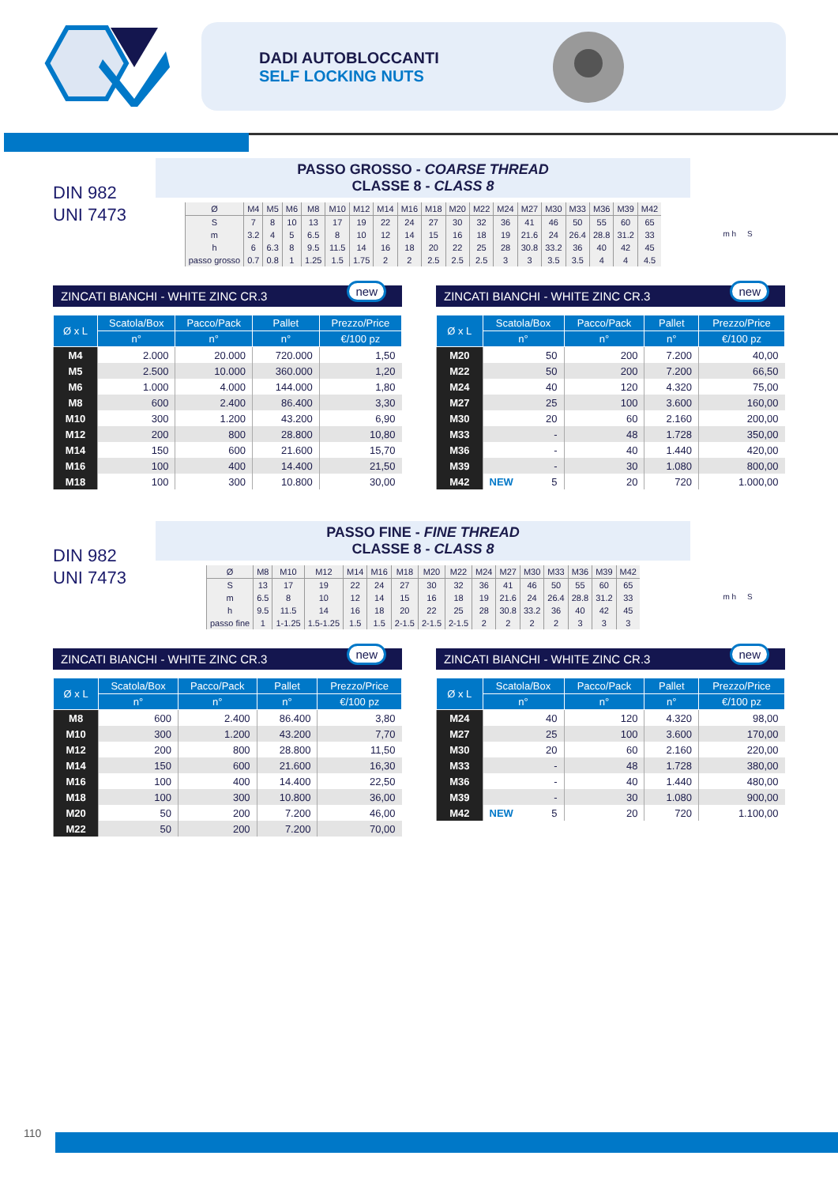DADI AUTOBLOCCANTI
SELF LOCKING NUTS
DIN 982
UNI 7473
PASSO GROSSO - COARSE THREAD
CLASSE 8 - CLASS 8
| Ø | M4 | M5 | M6 | M8 | M10 | M12 | M14 | M16 | M18 | M20 | M22 | M24 | M27 | M30 | M33 | M36 | M39 | M42 |
| --- | --- | --- | --- | --- | --- | --- | --- | --- | --- | --- | --- | --- | --- | --- | --- | --- | --- | --- |
| S | 7 | 8 | 10 | 13 | 17 | 19 | 22 | 24 | 27 | 30 | 32 | 36 | 41 | 46 | 50 | 55 | 60 | 65 |
| m | 3.2 | 4 | 5 | 6.5 | 8 | 10 | 12 | 14 | 15 | 16 | 18 | 19 | 21.6 | 24 | 26.4 | 28.8 | 31.2 | 33 |
| h | 6 | 6.3 | 8 | 9.5 | 11.5 | 14 | 16 | 18 | 20 | 22 | 25 | 28 | 30.8 | 33.2 | 36 | 40 | 42 | 45 |
| passo grosso | 0.7 | 0.8 | 1 | 1.25 | 1.5 | 1.75 | 2 | 2 | 2.5 | 2.5 | 2.5 | 3 | 3 | 3.5 | 3.5 | 4 | 4 | 4.5 |
m h S
ZINCATI BIANCHI - WHITE ZINC CR.3
new
| Ø x L | Scatola/Box | Pacco/Pack | Pallet | Prezzo/Price |
| --- | --- | --- | --- | --- |
| | n° | n° | n° | €/100 pz |
| M4 | 2.000 | 20.000 | 720.000 | 1,50 |
| M5 | 2.500 | 10.000 | 360.000 | 1,20 |
| M6 | 1.000 | 4.000 | 144.000 | 1,80 |
| M8 | 600 | 2.400 | 86.400 | 3,30 |
| M10 | 300 | 1.200 | 43.200 | 6,90 |
| M12 | 200 | 800 | 28.800 | 10,80 |
| M14 | 150 | 600 | 21.600 | 15,70 |
| M16 | 100 | 400 | 14.400 | 21,50 |
| M18 | 100 | 300 | 10.800 | 30,00 |
ZINCATI BIANCHI - WHITE ZINC CR.3
new
| Ø x L | Scatola/Box | Pacco/Pack | Pallet | Prezzo/Price |
| --- | --- | --- | --- | --- |
| | n° | n° | n° | €/100 pz |
| M20 | 50 | 200 | 7.200 | 40,00 |
| M22 | 50 | 200 | 7.200 | 66,50 |
| M24 | 40 | 120 | 4.320 | 75,00 |
| M27 | 25 | 100 | 3.600 | 160,00 |
| M30 | 20 | 60 | 2.160 | 200,00 |
| M33 | - | 48 | 1.728 | 350,00 |
| M36 | - | 40 | 1.440 | 420,00 |
| M39 | - | 30 | 1.080 | 800,00 |
| M42 | NEW 5 | 20 | 720 | 1.000,00 |
DIN 982
UNI 7473
PASSO FINE - FINE THREAD
CLASSE 8 - CLASS 8
| Ø | M8 | M10 | M12 | M14 | M16 | M18 | M20 | M22 | M24 | M27 | M30 | M33 | M36 | M39 | M42 |
| --- | --- | --- | --- | --- | --- | --- | --- | --- | --- | --- | --- | --- | --- | --- | --- |
| S | 13 | 17 | 19 | 22 | 24 | 27 | 30 | 32 | 36 | 41 | 46 | 50 | 55 | 60 | 65 |
| m | 6.5 | 8 | 10 | 12 | 14 | 15 | 16 | 18 | 19 | 21.6 | 24 | 26.4 | 28.8 | 31.2 | 33 |
| h | 9.5 | 11.5 | 14 | 16 | 18 | 20 | 22 | 25 | 28 | 30.8 | 33.2 | 36 | 40 | 42 | 45 |
| passo fine | 1 | 1-1.25 | 1.5-1.25 | 1.5 | 1.5 | 2-1.5 | 2-1.5 | 2-1.5 | 2 | 2 | 2 | 2 | 3 | 3 | 3 |
m h S
ZINCATI BIANCHI - WHITE ZINC CR.3
new
| Ø x L | Scatola/Box | Pacco/Pack | Pallet | Prezzo/Price |
| --- | --- | --- | --- | --- |
| | n° | n° | n° | €/100 pz |
| M8 | 600 | 2.400 | 86.400 | 3,80 |
| M10 | 300 | 1.200 | 43.200 | 7,70 |
| M12 | 200 | 800 | 28.800 | 11,50 |
| M14 | 150 | 600 | 21.600 | 16,30 |
| M16 | 100 | 400 | 14.400 | 22,50 |
| M18 | 100 | 300 | 10.800 | 36,00 |
| M20 | 50 | 200 | 7.200 | 46,00 |
| M22 | 50 | 200 | 7.200 | 70,00 |
ZINCATI BIANCHI - WHITE ZINC CR.3
new
| Ø x L | Scatola/Box | Pacco/Pack | Pallet | Prezzo/Price |
| --- | --- | --- | --- | --- |
| | n° | n° | n° | €/100 pz |
| M24 | 40 | 120 | 4.320 | 98,00 |
| M27 | 25 | 100 | 3.600 | 170,00 |
| M30 | 20 | 60 | 2.160 | 220,00 |
| M33 | - | 48 | 1.728 | 380,00 |
| M36 | - | 40 | 1.440 | 480,00 |
| M39 | - | 30 | 1.080 | 900,00 |
| M42 | NEW 5 | 20 | 720 | 1.100,00 |
110